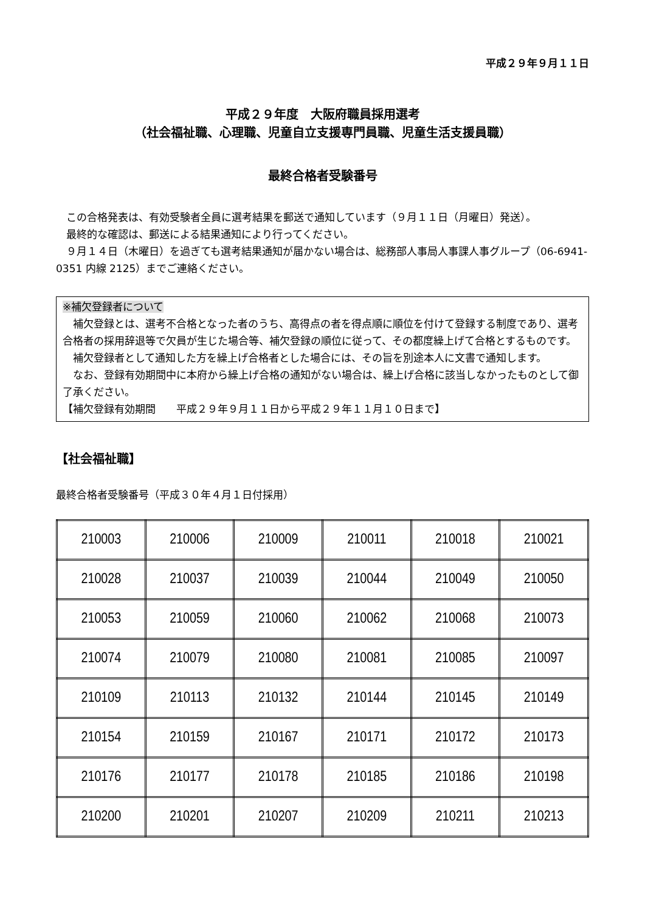平成２９年９月１１日
平成２９年度　大阪府職員採用選考
（社会福祉職、心理職、児童自立支援専門員職、児童生活支援員職）
最終合格者受験番号
　この合格発表は、有効受験者全員に選考結果を郵送で通知しています（９月１１日（月曜日）発送）。
　最終的な確認は、郵送による結果通知により行ってください。
　９月１４日（木曜日）を過ぎても選考結果通知が届かない場合は、総務部人事局人事課人事グループ（06-6941-0351 内線 2125）までご連絡ください。
※補欠登録者について
　補欠登録とは、選考不合格となった者のうち、高得点の者を得点順に順位を付けて登録する制度であり、選考合格者の採用辞退等で欠員が生じた場合等、補欠登録の順位に従って、その都度繰上げて合格とするものです。
　補欠登録者として通知した方を繰上げ合格者とした場合には、その旨を別途本人に文書で通知します。
　なお、登録有効期間中に本府から繰上げ合格の通知がない場合は、繰上げ合格に該当しなかったものとして御了承ください。
【補欠登録有効期間　　平成２９年９月１１日から平成２９年１１月１０日まで】
【社会福祉職】
最終合格者受験番号（平成３０年４月１日付採用）
| 210003 | 210006 | 210009 | 210011 | 210018 | 210021 |
| 210028 | 210037 | 210039 | 210044 | 210049 | 210050 |
| 210053 | 210059 | 210060 | 210062 | 210068 | 210073 |
| 210074 | 210079 | 210080 | 210081 | 210085 | 210097 |
| 210109 | 210113 | 210132 | 210144 | 210145 | 210149 |
| 210154 | 210159 | 210167 | 210171 | 210172 | 210173 |
| 210176 | 210177 | 210178 | 210185 | 210186 | 210198 |
| 210200 | 210201 | 210207 | 210209 | 210211 | 210213 |